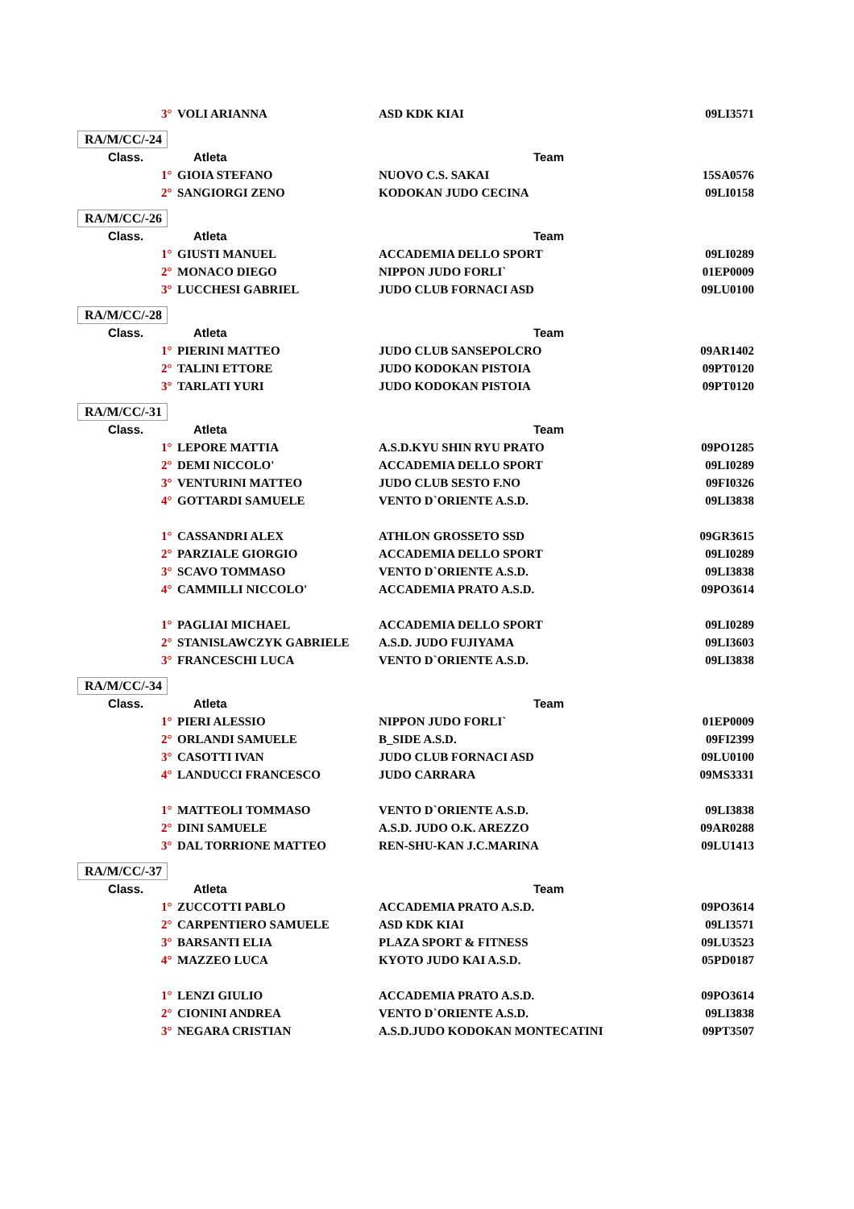| 3° | VOLI ARIANNA | ASD KDK KIAI | 09LI3571 |
| RA/M/CC/-24 | | | |
| Class. | Atleta | Team | |
| 1° | GIOIA STEFANO | NUOVO C.S. SAKAI | 15SA0576 |
| 2° | SANGIORGI ZENO | KODOKAN JUDO CECINA | 09LI0158 |
| RA/M/CC/-26 | | | |
| Class. | Atleta | Team | |
| 1° | GIUSTI MANUEL | ACCADEMIA DELLO SPORT | 09LI0289 |
| 2° | MONACO DIEGO | NIPPON JUDO FORLI` | 01EP0009 |
| 3° | LUCCHESI GABRIEL | JUDO CLUB FORNACI ASD | 09LU0100 |
| RA/M/CC/-28 | | | |
| Class. | Atleta | Team | |
| 1° | PIERINI MATTEO | JUDO CLUB SANSEPOLCRO | 09AR1402 |
| 2° | TALINI ETTORE | JUDO KODOKAN PISTOIA | 09PT0120 |
| 3° | TARLATI YURI | JUDO KODOKAN PISTOIA | 09PT0120 |
| RA/M/CC/-31 | | | |
| Class. | Atleta | Team | |
| 1° | LEPORE MATTIA | A.S.D.KYU SHIN RYU PRATO | 09PO1285 |
| 2° | DEMI NICCOLO' | ACCADEMIA DELLO SPORT | 09LI0289 |
| 3° | VENTURINI MATTEO | JUDO CLUB SESTO F.NO | 09FI0326 |
| 4° | GOTTARDI SAMUELE | VENTO D`ORIENTE A.S.D. | 09LI3838 |
| 1° | CASSANDRI ALEX | ATHLON GROSSETO SSD | 09GR3615 |
| 2° | PARZIALE GIORGIO | ACCADEMIA DELLO SPORT | 09LI0289 |
| 3° | SCAVO TOMMASO | VENTO D`ORIENTE A.S.D. | 09LI3838 |
| 4° | CAMMILLI NICCOLO' | ACCADEMIA PRATO A.S.D. | 09PO3614 |
| 1° | PAGLIAI MICHAEL | ACCADEMIA DELLO SPORT | 09LI0289 |
| 2° | STANISLAWCZYK GABRIELE | A.S.D. JUDO FUJIYAMA | 09LI3603 |
| 3° | FRANCESCHI LUCA | VENTO D`ORIENTE A.S.D. | 09LI3838 |
| RA/M/CC/-34 | | | |
| Class. | Atleta | Team | |
| 1° | PIERI ALESSIO | NIPPON JUDO FORLI` | 01EP0009 |
| 2° | ORLANDI SAMUELE | B_SIDE A.S.D. | 09FI2399 |
| 3° | CASOTTI IVAN | JUDO CLUB FORNACI ASD | 09LU0100 |
| 4° | LANDUCCI FRANCESCO | JUDO CARRARA | 09MS3331 |
| 1° | MATTEOLI TOMMASO | VENTO D`ORIENTE A.S.D. | 09LI3838 |
| 2° | DINI SAMUELE | A.S.D. JUDO O.K. AREZZO | 09AR0288 |
| 3° | DAL TORRIONE MATTEO | REN-SHU-KAN J.C.MARINA | 09LU1413 |
| RA/M/CC/-37 | | | |
| Class. | Atleta | Team | |
| 1° | ZUCCOTTI PABLO | ACCADEMIA PRATO A.S.D. | 09PO3614 |
| 2° | CARPENTIERO SAMUELE | ASD KDK KIAI | 09LI3571 |
| 3° | BARSANTI ELIA | PLAZA SPORT & FITNESS | 09LU3523 |
| 4° | MAZZEO LUCA | KYOTO JUDO KAI A.S.D. | 05PD0187 |
| 1° | LENZI GIULIO | ACCADEMIA PRATO A.S.D. | 09PO3614 |
| 2° | CIONINI ANDREA | VENTO D`ORIENTE A.S.D. | 09LI3838 |
| 3° | NEGARA CRISTIAN | A.S.D.JUDO KODOKAN MONTECATINI | 09PT3507 |